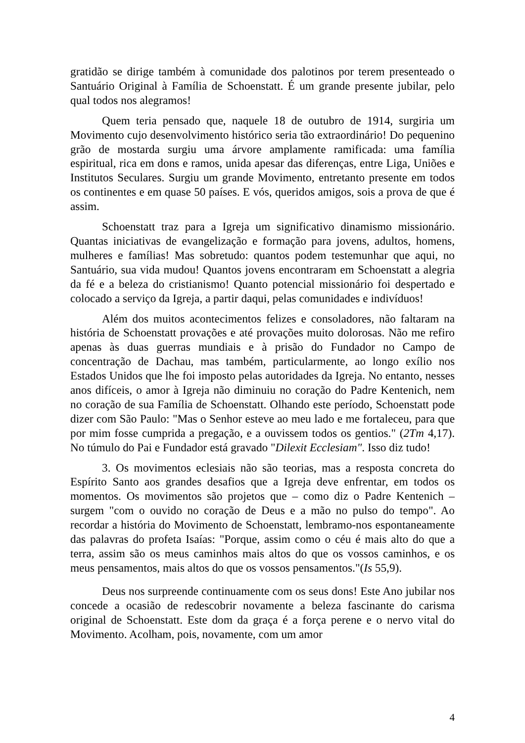gratidão se dirige também à comunidade dos palotinos por terem presenteado o Santuário Original à Família de Schoenstatt. É um grande presente jubilar, pelo qual todos nos alegramos!
Quem teria pensado que, naquele 18 de outubro de 1914, surgiria um Movimento cujo desenvolvimento histórico seria tão extraordinário! Do pequenino grão de mostarda surgiu uma árvore amplamente ramificada: uma família espiritual, rica em dons e ramos, unida apesar das diferenças, entre Liga, Uniões e Institutos Seculares. Surgiu um grande Movimento, entretanto presente em todos os continentes e em quase 50 países. E vós, queridos amigos, sois a prova de que é assim.
Schoenstatt traz para a Igreja um significativo dinamismo missionário. Quantas iniciativas de evangelização e formação para jovens, adultos, homens, mulheres e famílias! Mas sobretudo: quantos podem testemunhar que aqui, no Santuário, sua vida mudou! Quantos jovens encontraram em Schoenstatt a alegria da fé e a beleza do cristianismo! Quanto potencial missionário foi despertado e colocado a serviço da Igreja, a partir daqui, pelas comunidades e indivíduos!
Além dos muitos acontecimentos felizes e consoladores, não faltaram na história de Schoenstatt provações e até provações muito dolorosas. Não me refiro apenas às duas guerras mundiais e à prisão do Fundador no Campo de concentração de Dachau, mas também, particularmente, ao longo exílio nos Estados Unidos que lhe foi imposto pelas autoridades da Igreja. No entanto, nesses anos difíceis, o amor à Igreja não diminuiu no coração do Padre Kentenich, nem no coração de sua Família de Schoenstatt. Olhando este período, Schoenstatt pode dizer com São Paulo: "Mas o Senhor esteve ao meu lado e me fortaleceu, para que por mim fosse cumprida a pregação, e a ouvissem todos os gentios." (2Tm 4,17). No túmulo do Pai e Fundador está gravado "Dilexit Ecclesiam". Isso diz tudo!
3. Os movimentos eclesiais não são teorias, mas a resposta concreta do Espírito Santo aos grandes desafios que a Igreja deve enfrentar, em todos os momentos. Os movimentos são projetos que – como diz o Padre Kentenich – surgem "com o ouvido no coração de Deus e a mão no pulso do tempo". Ao recordar a história do Movimento de Schoenstatt, lembramo-nos espontaneamente das palavras do profeta Isaías: "Porque, assim como o céu é mais alto do que a terra, assim são os meus caminhos mais altos do que os vossos caminhos, e os meus pensamentos, mais altos do que os vossos pensamentos."(Is 55,9).
Deus nos surpreende continuamente com os seus dons! Este Ano jubilar nos concede a ocasião de redescobrir novamente a beleza fascinante do carisma original de Schoenstatt. Este dom da graça é a força perene e o nervo vital do Movimento. Acolham, pois, novamente, com um amor
4